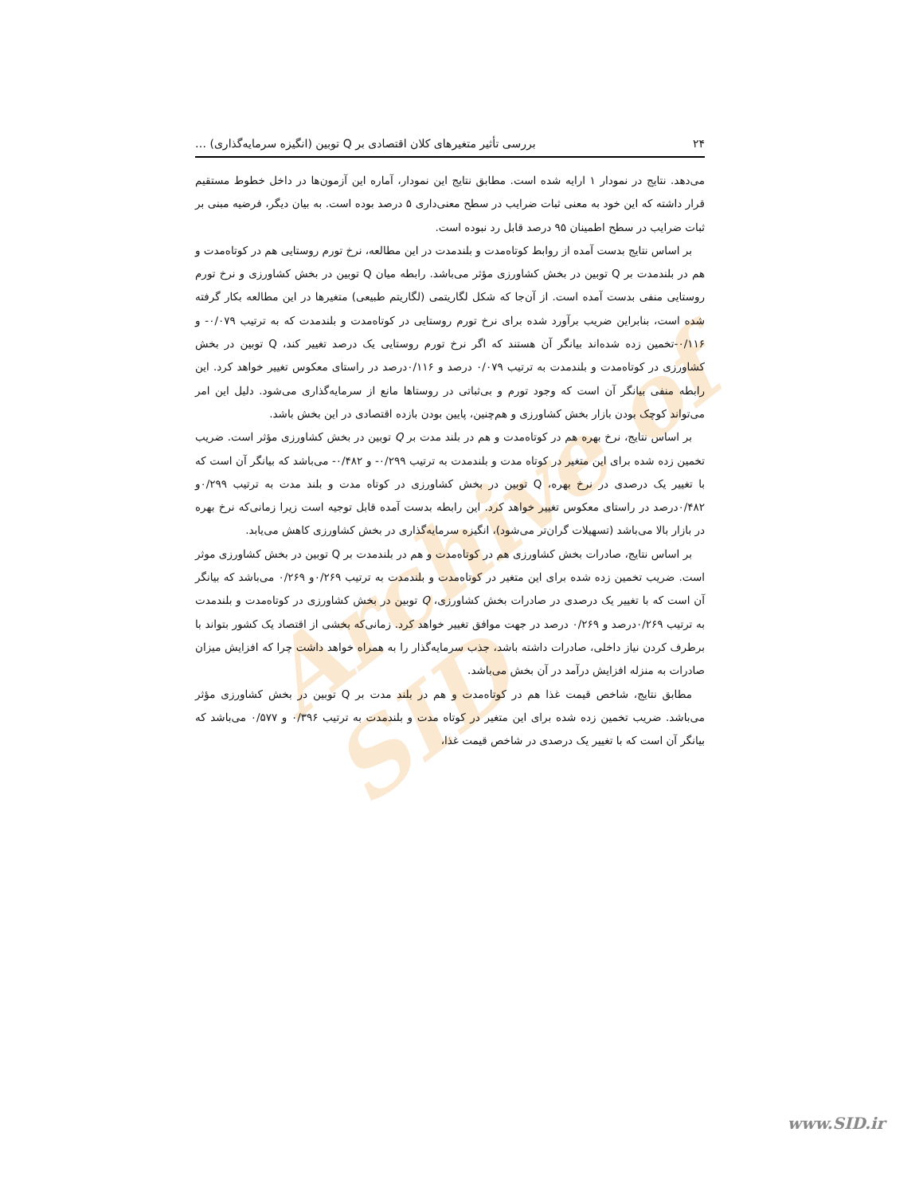Archive of SID
۲۴ بررسی تأثیر متغیرهای کلان اقتصادی بر Q توبین (انگیزه سرمایه‌گذاری) …
می‌دهد. نتایج در نمودار ۱ ارایه شده است. مطابق نتایج این نمودار، آماره این آزمون‌ها در داخل خطوط مستقیم قرار داشته که این خود به معنی ثبات ضرایب در سطح معنی‌داری ۵ درصد بوده است. به بیان دیگر، فرضیه مبنی بر ثبات ضرایب در سطح اطمینان ۹۵ درصد قابل رد نبوده است.
بر اساس نتایج بدست آمده از روابط کوتاه‌مدت و بلندمدت در این مطالعه، نرخ تورم روستایی هم در کوتاه‌مدت و هم در بلندمدت بر Q توبین در بخش کشاورزی مؤثر می‌باشد. رابطه میان Q توبین در بخش کشاورزی و نرخ تورم روستایی منفی بدست آمده است. از آن‌جا که شکل لگاریتمی (لگاریتم طبیعی) متغیرها در این مطالعه بکار گرفته شده است، بنابراین ضریب برآورد شده برای نرخ تورم روستایی در کوتاه‌مدت و بلندمدت که به ترتیب ۰/۰۷۹- و ۰/۱۱۶-تخمین زده شده‌اند بیانگر آن هستند که اگر نرخ تورم روستایی یک درصد تغییر کند، Q توبین در بخش کشاورزی در کوتاه‌مدت و بلندمدت به ترتیب ۰/۰۷۹ درصد و ۰/۱۱۶درصد در راستای معکوس تغییر خواهد کرد. این رابطه منفی بیانگر آن است که وجود تورم و بی‌ثباتی در روستاها مانع از سرمایه‌گذاری می‌شود. دلیل این امر می‌تواند کوچک بودن بازار بخش کشاورزی و هم‌چنین، پایین بودن بازده اقتصادی در این بخش باشد.
بر اساس نتایج، نرخ بهره هم در کوتاه‌مدت و هم در بلند مدت بر Q توبین در بخش کشاورزی مؤثر است. ضریب تخمین زده شده برای این متغیر در کوتاه مدت و بلندمدت به ترتیب ۰/۲۹۹- و ۰/۴۸۲- می‌باشد که بیانگر آن است که با تغییر یک درصدی در نرخ بهره، Q توبین در بخش کشاورزی در کوتاه مدت و بلند مدت به ترتیب ۰/۲۹۹و ۰/۴۸۲درصد در راستای معکوس تغییر خواهد کرد. این رابطه بدست آمده قابل توجیه است زیرا زمانی‌که نرخ بهره در بازار بالا می‌باشد (تسهیلات گران‌تر می‌شود)، انگیزه سرمایه‌گذاری در بخش کشاورزی کاهش می‌یابد.
بر اساس نتایج، صادرات بخش کشاورزی هم در کوتاه‌مدت و هم در بلندمدت بر Q توبین در بخش کشاورزی موثر است. ضریب تخمین زده شده برای این متغیر در کوتاه‌مدت و بلندمدت به ترتیب ۰/۲۶۹و ۰/۲۶۹ می‌باشد که بیانگر آن است که با تغییر یک درصدی در صادرات بخش کشاورزی، Q توبین در بخش کشاورزی در کوتاه‌مدت و بلندمدت به ترتیب ۰/۲۶۹درصد و ۰/۲۶۹ درصد در جهت موافق تغییر خواهد کرد. زمانی‌که بخشی از اقتصاد یک کشور بتواند با برطرف کردن نیاز داخلی، صادرات داشته باشد، جذب سرمایه‌گذار را به همراه خواهد داشت چرا که افزایش میزان صادرات به منزله افزایش درآمد در آن بخش می‌باشد.
مطابق نتایج، شاخص قیمت غذا هم در کوتاه‌مدت و هم در بلند مدت بر Q توبین در بخش کشاورزی مؤثر می‌باشد. ضریب تخمین زده شده برای این متغیر در کوتاه مدت و بلندمدت به ترتیب ۰/۳۹۶ و ۰/۵۷۷ می‌باشد که بیانگر آن است که با تغییر یک درصدی در شاخص قیمت غذا،
www.SID.ir